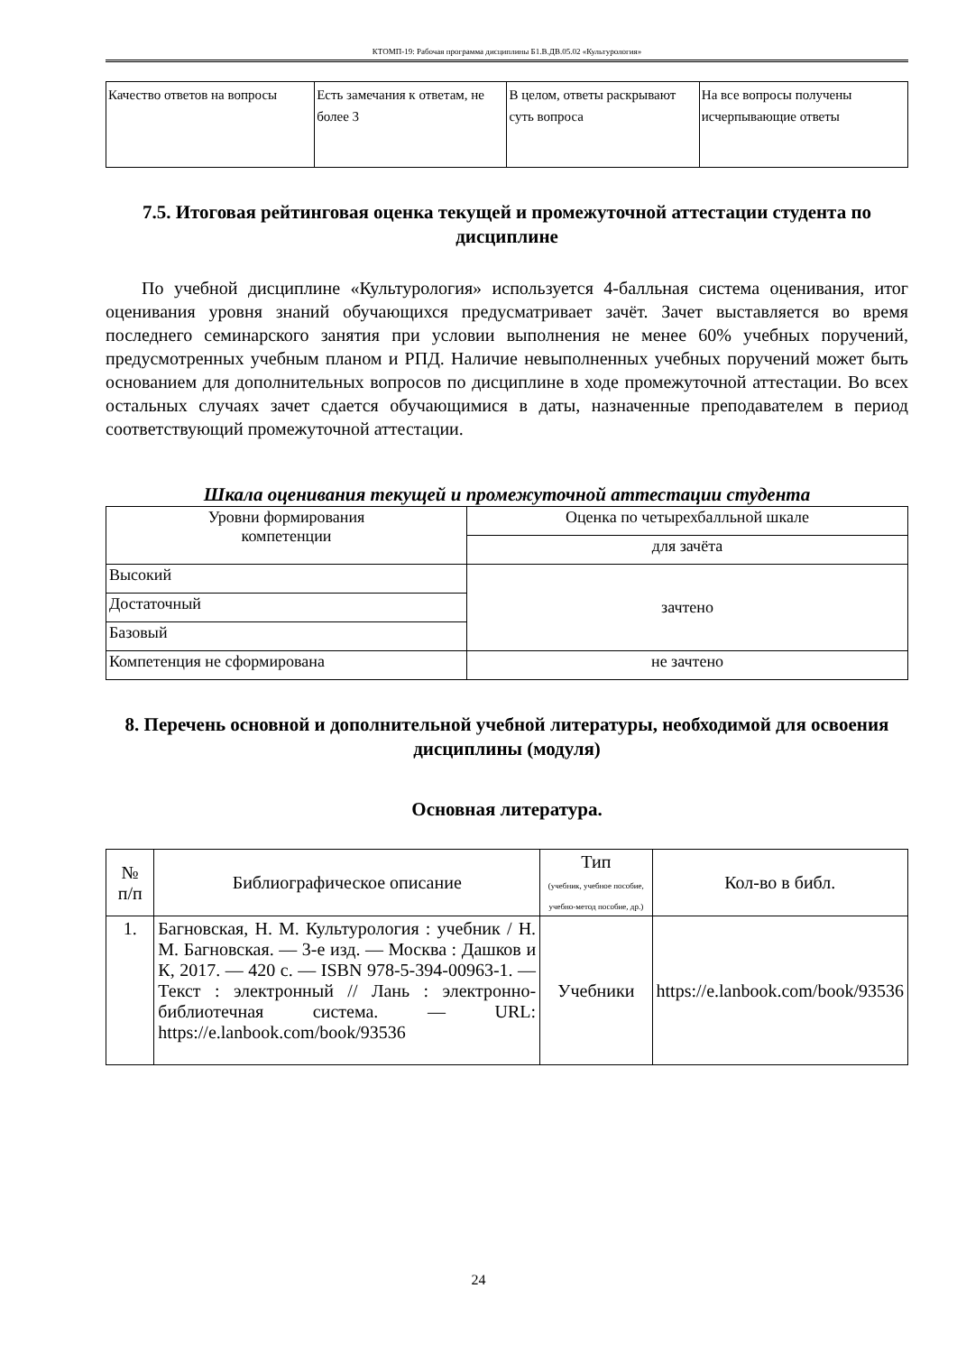КТОМП-19: Рабочая программа дисциплины Б1.В.ДВ.05.02 «Культурология»
| Качество ответов на вопросы | Есть замечания к ответам, не более 3 | В целом, ответы раскрывают суть вопроса | На все вопросы получены исчерпывающие ответы |
7.5. Итоговая рейтинговая оценка текущей и промежуточной аттестации студента по дисциплине
По учебной дисциплине «Культурология» используется 4-балльная система оценивания, итог оценивания уровня знаний обучающихся предусматривает зачёт. Зачет выставляется во время последнего семинарского занятия при условии выполнения не менее 60% учебных поручений, предусмотренных учебным планом и РПД. Наличие невыполненных учебных поручений может быть основанием для дополнительных вопросов по дисциплине в ходе промежуточной аттестации. Во всех остальных случаях зачет сдается обучающимися в даты, назначенные преподавателем в период соответствующий промежуточной аттестации.
Шкала оценивания текущей и промежуточной аттестации студента
| Уровни формирования компетенции | Оценка по четырехбалльной шкале |
| --- | --- |
| | для зачёта |
| Высокий | зачтено |
| Достаточный | |
| Базовый | |
| Компетенция не сформирована | не зачтено |
8. Перечень основной и дополнительной учебной литературы, необходимой для освоения дисциплины (модуля)
Основная литература.
| № п/п | Библиографическое описание | Тип (учебник, учебное пособие, учебно-метод пособие, др.) | Кол-во в библ. |
| --- | --- | --- | --- |
| 1. | Багновская, Н. М. Культурология : учебник / Н. М. Багновская. — 3-е изд. — Москва : Дашков и К, 2017. — 420 с. — ISBN 978-5-394-00963-1. — Текст : электронный // Лань : электронно-библиотечная система. — URL: https://e.lanbook.com/book/93536 | Учебники | https://e.lanbook.com/book/93536 |
24